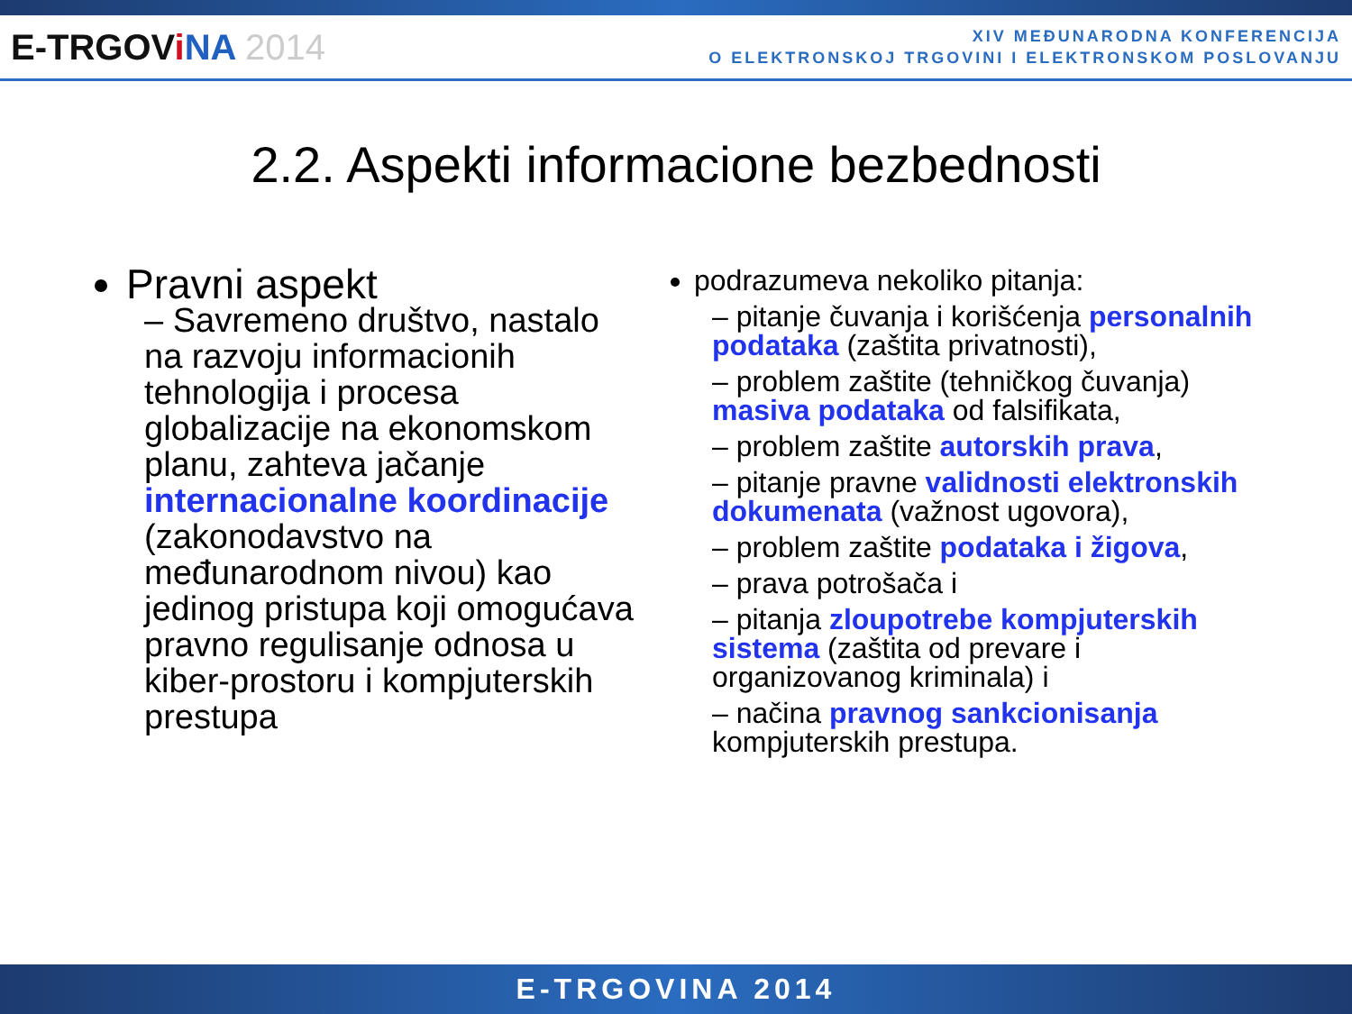E-TRGOViNA 2014
XIV MEĐUNARODNA KONFERENCIJA
O ELEKTRONSKOJ TRGOVINI I ELEKTRONSKOM POSLOVANJU
2.2. Aspekti informacione bezbednosti
Pravni aspekt
– Savremeno društvo, nastalo na razvoju informacionih tehnologija i procesa globalizacije na ekonomskom planu, zahteva jačanje internacionalne koordinacije (zakonodavstvo na međunarodnom nivou) kao jedinog pristupa koji omogućava pravno regulisanje odnosa u kiber-prostoru i kompjuterskih prestupa
podrazumeva nekoliko pitanja:
– pitanje čuvanja i korišćenja personalnih podataka (zaštita privatnosti),
– problem zaštite (tehničkog čuvanja) masiva podataka od falsifikata,
– problem zaštite autorskih prava,
– pitanje pravne validnosti elektronskih dokumenata (važnost ugovora),
– problem zaštite podataka i žigova,
– prava potrošača i
– pitanja zloupotrebe kompjuterskih sistema (zaštita od prevare i organizovanog kriminala) i
– načina pravnog sankcionisanja kompjuterskih prestupa.
E-TRGOVINA 2014